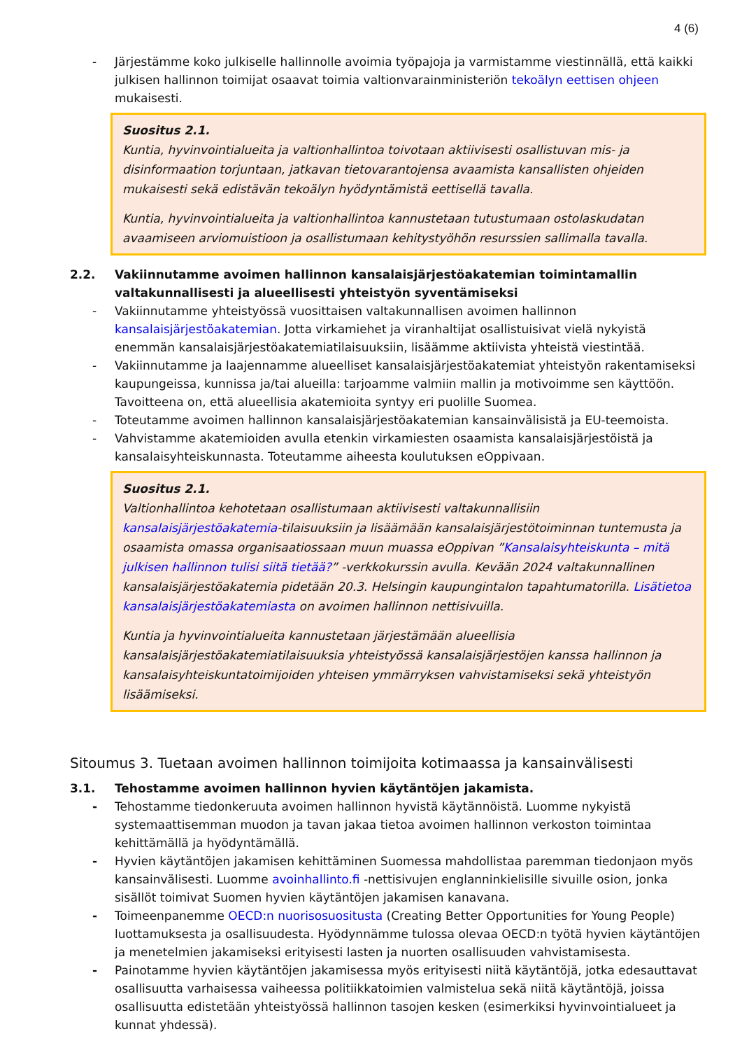4 (6)
- Järjestämme koko julkiselle hallinnolle avoimia työpajoja ja varmistamme viestinnällä, että kaikki julkisen hallinnon toimijat osaavat toimia valtionvarainministeriön tekoälyn eettisen ohjeen mukaisesti.
Suositus 2.1.
Kuntia, hyvinvointialueita ja valtionhallintoa toivotaan aktiivisesti osallistuvan mis- ja disinformaation torjuntaan, jatkavan tietovarantojensa avaamista kansallisten ohjeiden mukaisesti sekä edistävän tekoälyn hyödyntämistä eettisellä tavalla.
Kuntia, hyvinvointialueita ja valtionhallintoa kannustetaan tutustumaan ostolaskudatan avaamiseen arviomuistioon ja osallistumaan kehitystyöhön resurssien sallimalla tavalla.
2.2. Vakiinnutamme avoimen hallinnon kansalaisjärjestöakatemian toimintamallin valtakunnallisesti ja alueellisesti yhteistyön syventämiseksi
- Vakiinnutamme yhteistyössä vuosittaisen valtakunnallisen avoimen hallinnon kansalaisjärjestöakatemian. Jotta virkamiehet ja viranhaltijat osallistuisivat vielä nykyistä enemmän kansalaisjärjestöakatemiatilaisuuksiin, lisäämme aktiivista yhteistä viestintää.
- Vakiinnutamme ja laajennamme alueelliset kansalaisjärjestöakatemiat yhteistyön rakentamiseksi kaupungeissa, kunnissa ja/tai alueilla: tarjoamme valmiin mallin ja motivoimme sen käyttöön. Tavoitteena on, että alueellisia akatemioita syntyy eri puolille Suomea.
- Toteutamme avoimen hallinnon kansalaisjärjestöakatemian kansainvälisistä ja EU-teemoista.
- Vahvistamme akatemioiden avulla etenkin virkamiesten osaamista kansalaisjärjestöistä ja kansalaisyhteiskunnasta. Toteutamme aiheesta koulutuksen eOppivaan.
Suositus 2.1.
Valtionhallintoa kehotetaan osallistumaan aktiivisesti valtakunnallisiin kansalaisjärjestöakatemia-tilaisuuksiin ja lisäämään kansalaisjärjestötoiminnan tuntemusta ja osaamista omassa organisaatiossaan muun muassa eOppivan ”Kansalaisyhteiskunta – mitä julkisen hallinnon tulisi siitä tietää?” -verkkokurssin avulla. Kevään 2024 valtakunnallinen kansalaisjärjestöakatemia pidetään 20.3. Helsingin kaupungintalon tapahtumatorilla. Lisätietoa kansalaisjärjestöakatemiasta on avoimen hallinnon nettisivuilla.
Kuntia ja hyvinvointialueita kannustetaan järjestämään alueellisia kansalaisjärjestöakatemiatilaisuuksia yhteistyössä kansalaisjärjestöjen kanssa hallinnon ja kansalaisyhteiskuntatoimijoiden yhteisen ymmärryksen vahvistamiseksi sekä yhteistyön lisäämiseksi.
Sitoumus 3. Tuetaan avoimen hallinnon toimijoita kotimaassa ja kansainvälisesti
3.1. Tehostamme avoimen hallinnon hyvien käytäntöjen jakamista.
- Tehostamme tiedonkeruuta avoimen hallinnon hyvistä käytännöistä. Luomme nykyistä systemaattisemman muodon ja tavan jakaa tietoa avoimen hallinnon verkoston toimintaa kehittämällä ja hyödyntämällä.
- Hyvien käytäntöjen jakamisen kehittäminen Suomessa mahdollistaa paremman tiedonjaon myös kansainvälisesti. Luomme avoinhallinto.fi -nettisivujen englanninkielisille sivuille osion, jonka sisällöt toimivat Suomen hyvien käytäntöjen jakamisen kanavana.
- Toimeenpanemme OECD:n nuorisosuositusta (Creating Better Opportunities for Young People) luottamuksesta ja osallisuudesta. Hyödynnämme tulossa olevaa OECD:n työtä hyvien käytäntöjen ja menetelmien jakamiseksi erityisesti lasten ja nuorten osallisuuden vahvistamisesta.
- Painotamme hyvien käytäntöjen jakamisessa myös erityisesti niitä käytäntöjä, jotka edesauttavat osallisuutta varhaisessa vaiheessa politiikkatoimien valmistelua sekä niitä käytäntöjä, joissa osallisuutta edistetään yhteistyössä hallinnon tasojen kesken (esimerkiksi hyvinvointialueet ja kunnat yhdessä).